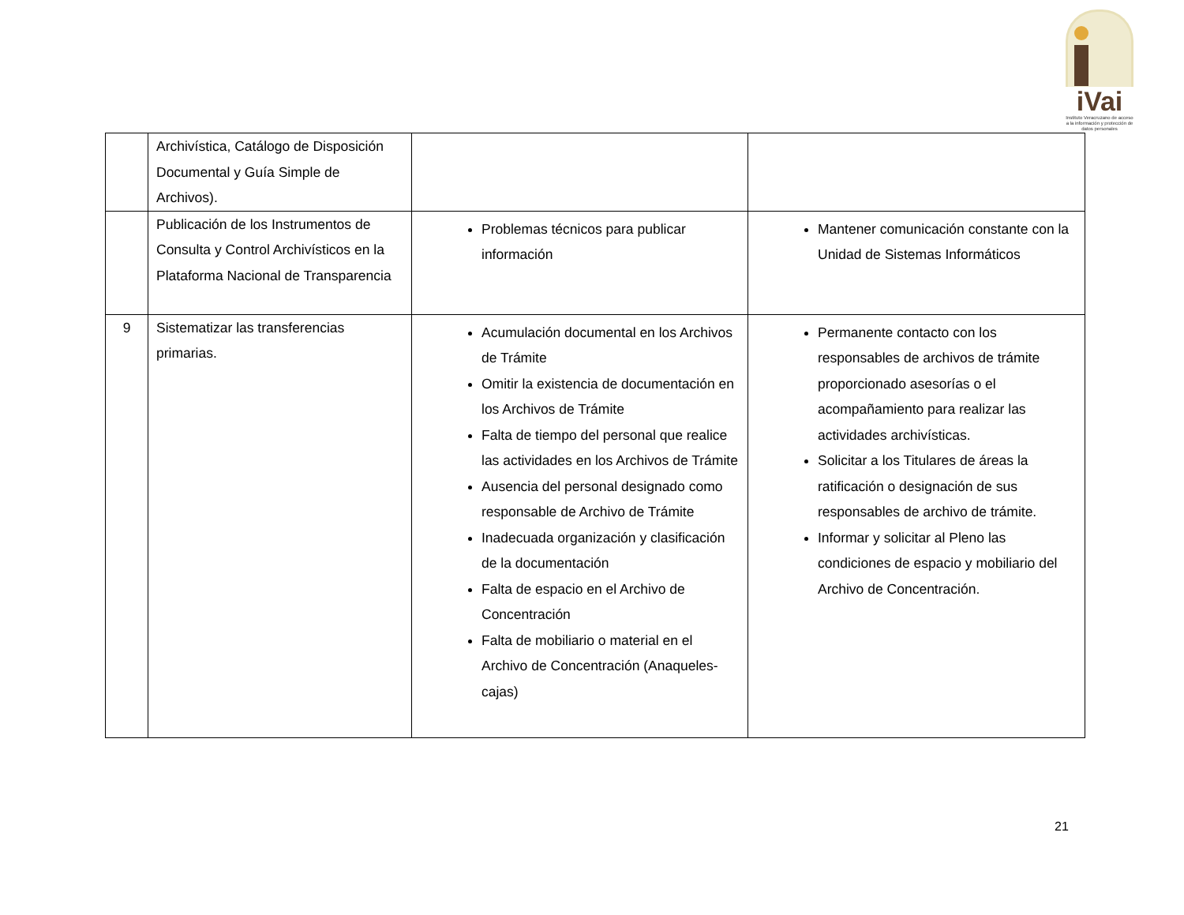iVai
Instituto Veracruzano de acceso a la información y protección de datos personales
| | Archivística, Catálogo de Disposición Documental y Guía Simple de Archivos). | | |
| | Publicación de los Instrumentos de Consulta y Control Archivísticos en la Plataforma Nacional de Transparencia | Problemas técnicos para publicar información | Mantener comunicación constante con la Unidad de Sistemas Informáticos |
| 9 | Sistematizar las transferencias primarias. | Acumulación documental en los Archivos de Trámite Omitir la existencia de documentación en los Archivos de Trámite Falta de tiempo del personal que realice las actividades en los Archivos de Trámite Ausencia del personal designado como responsable de Archivo de Trámite Inadecuada organización y clasificación de la documentación Falta de espacio en el Archivo de Concentración Falta de mobiliario o material en el Archivo de Concentración (Anaqueles-cajas) | Permanente contacto con los responsables de archivos de trámite proporcionado asesorías o el acompañamiento para realizar las actividades archivísticas. Solicitar a los Titulares de áreas la ratificación o designación de sus responsables de archivo de trámite. Informar y solicitar al Pleno las condiciones de espacio y mobiliario del Archivo de Concentración. |
21